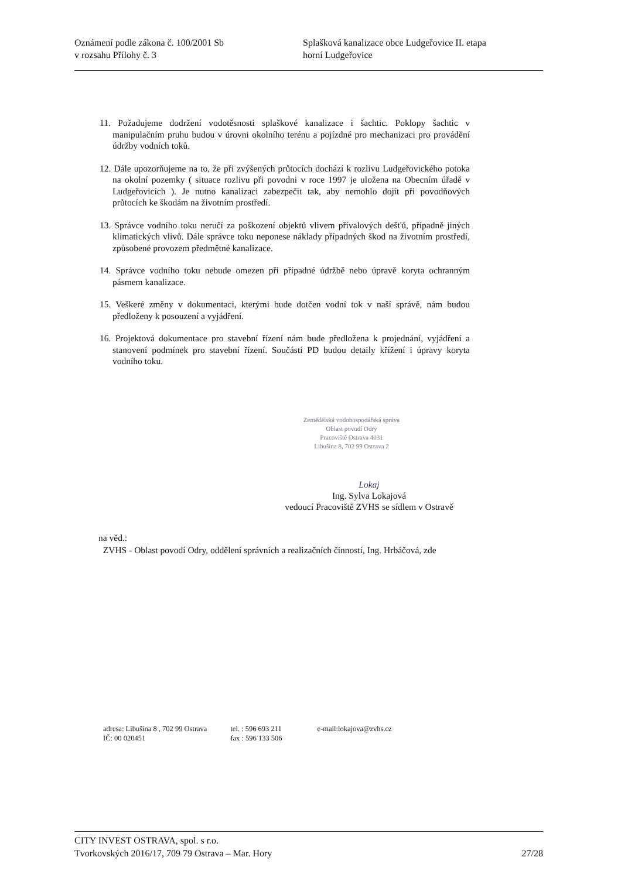Oznámení podle zákona č. 100/2001 Sb
v rozsahu Přílohy č. 3
Splašková kanalizace obce Ludgeřovice II. etapa
horní Ludgeřovice
11. Požadujeme dodržení vodotěsnosti splaškové kanalizace i šachtic. Poklopy šachtic v manipulačním pruhu budou v úrovni okolního terénu a pojízdné pro mechanizaci pro provádění údržby vodních toků.
12. Dále upozorňujeme na to, že při zvýšených průtocích dochází k rozlivu Ludgeřovického potoka na okolní pozemky ( situace rozlivu při povodni v roce 1997 je uložena na Obecním úřadě v Ludgeřovicích ). Je nutno kanalizaci zabezpečit tak, aby nemohlo dojít při povodňových průtocích ke škodám na životním prostředí.
13. Správce vodního toku neručí za poškození objektů vlivem přívalových dešťů, případně jiných klimatických vlivů. Dále správce toku neponese náklady případných škod na životním prostředí, způsobené provozem předmětné kanalizace.
14. Správce vodního toku nebude omezen při případné údržbě nebo úpravě koryta ochranným pásmem kanalizace.
15. Veškeré změny v dokumentaci, kterými bude dotčen vodní tok v naší správě, nám budou předloženy k posouzení a vyjádření.
16. Projektová dokumentace pro stavební řízení nám bude předložena k projednání, vyjádření a stanovení podmínek pro stavební řízení. Součástí PD budou detaily křížení i úpravy koryta vodního toku.
Zemědělská vodohospodářská správa
Oblast povodí Odry
Pracoviště Ostrava 4031
Libušina 8, 702 99 Ostrava 2
Lokaj
Ing. Sylva Lokajová
vedoucí Pracoviště ZVHS se sídlem v Ostravě
na věd.:
ZVHS - Oblast povodí Odry, oddělení správních a realizačních činností, Ing. Hrbáčová, zde
adresa: Libušina 8 , 702 99 Ostrava
IČ: 00 020451
tel. : 596 693 211
fax : 596 133 506
e-mail:lokajova@zvhs.cz
CITY INVEST OSTRAVA, spol. s r.o.
Tvorkovských 2016/17, 709 79 Ostrava – Mar. Hory 27/28